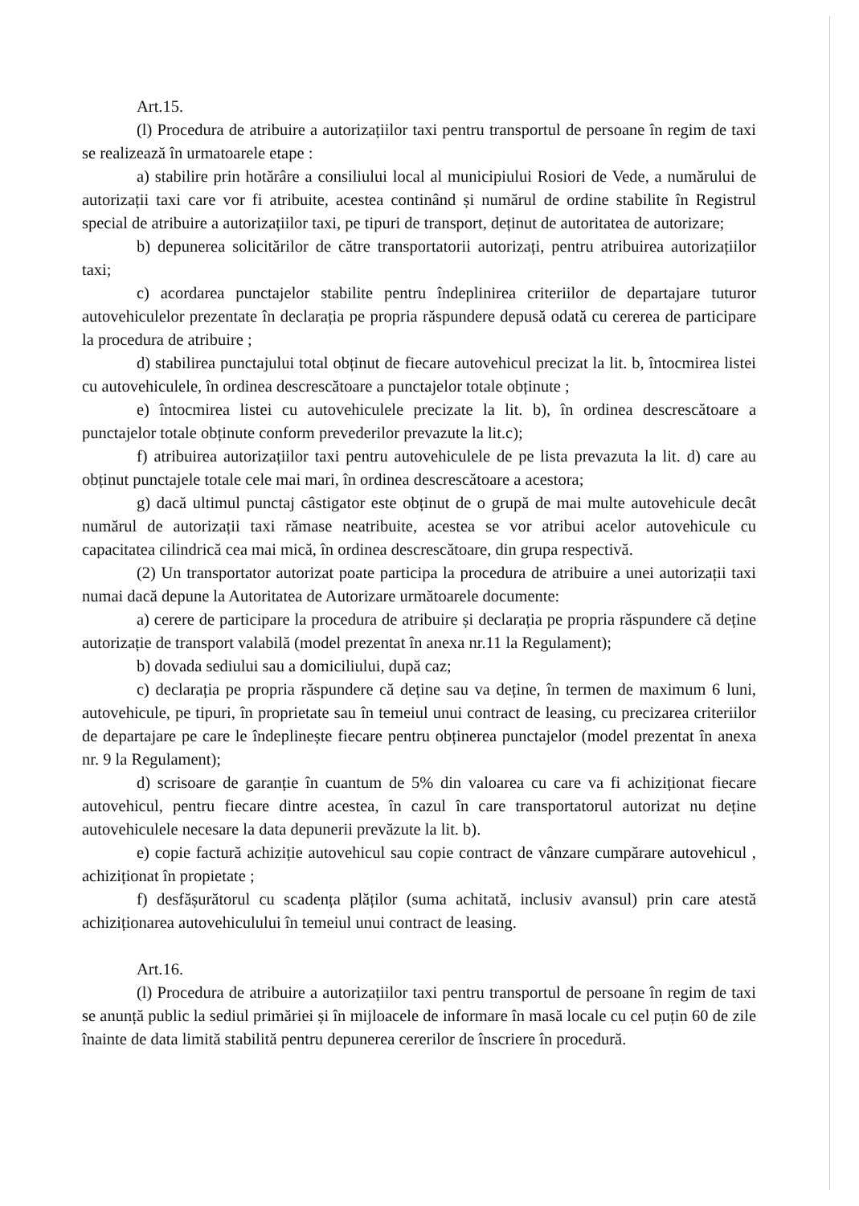Art.15.
(l) Procedura de atribuire a autorizațiilor taxi pentru transportul de persoane în regim de taxi se realizează în urmatoarele etape :
a) stabilire prin hotărâre a consiliului local al municipiului Rosiori de Vede, a numărului de autorizații taxi care vor fi atribuite, acestea continând și numărul de ordine stabilite în Registrul special de atribuire a autorizațiilor taxi, pe tipuri de transport, deținut de autoritatea de autorizare;
b) depunerea solicitărilor de către transportatorii autorizați, pentru atribuirea autorizațiilor taxi;
c) acordarea punctajelor stabilite pentru îndeplinirea criteriilor de departajare tuturor autovehiculelor prezentate în declarația pe propria răspundere depusă odată cu cererea de participare la procedura de atribuire ;
d) stabilirea punctajului total obținut de fiecare autovehicul precizat la lit. b, întocmirea listei cu autovehiculele, în ordinea descrescătoare a punctajelor totale obținute ;
e) întocmirea listei cu autovehiculele precizate la lit. b), în ordinea descrescătoare a punctajelor totale obținute conform prevederilor prevazute la lit.c);
f) atribuirea autorizațiilor taxi pentru autovehiculele de pe lista prevazuta la lit. d) care au obținut punctajele totale cele mai mari, în ordinea descrescătoare a acestora;
g) dacă ultimul punctaj câstigator este obținut de o grupă de mai multe autovehicule decât numărul de autorizații taxi rămase neatribuite, acestea se vor atribui acelor autovehicule cu capacitatea cilindrică cea mai mică, în ordinea descrescătoare, din grupa respectivă.
(2) Un transportator autorizat poate participa la procedura de atribuire a unei autorizații taxi numai dacă depune la Autoritatea de Autorizare următoarele documente:
a) cerere de participare la procedura de atribuire și declarația pe propria răspundere că deține autorizație de transport valabilă (model prezentat în anexa nr.11 la Regulament);
b) dovada sediului sau a domiciliului, după caz;
c) declarația pe propria răspundere că deține sau va deține, în termen de maximum 6 luni, autovehicule, pe tipuri, în proprietate sau în temeiul unui contract de leasing, cu precizarea criteriilor de departajare pe care le îndeplinește fiecare pentru obținerea punctajelor (model prezentat în anexa nr. 9 la Regulament);
d) scrisoare de garanție în cuantum de 5% din valoarea cu care va fi achiziționat fiecare autovehicul, pentru fiecare dintre acestea, în cazul în care transportatorul autorizat nu deține autovehiculele necesare la data depunerii prevăzute la lit. b).
e) copie factură achiziție autovehicul sau copie contract de vânzare cumpărare autovehicul , achiziționat în propietate ;
f) desfășurătorul cu scadența plăților (suma achitată, inclusiv avansul) prin care atestă achiziționarea autovehiculului în temeiul unui contract de leasing.
Art.16.
(l) Procedura de atribuire a autorizațiilor taxi pentru transportul de persoane în regim de taxi se anunță public la sediul primăriei și în mijloacele de informare în masă locale cu cel puțin 60 de zile înainte de data limită stabilită pentru depunerea cererilor de înscriere în procedură.